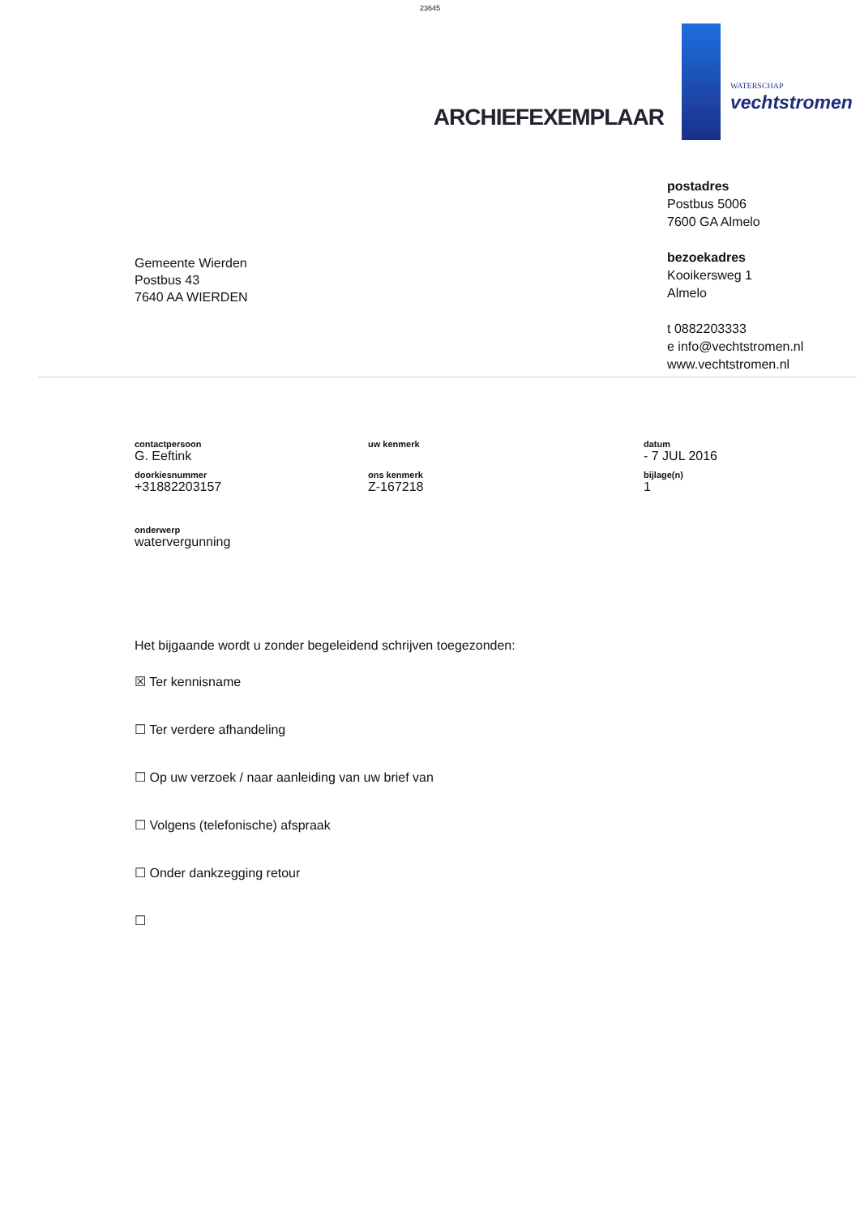23645
ARCHIEFEXEMPLAAR
WATERSCHAP
vechtstromen
Gemeente Wierden
Postbus 43
7640 AA WIERDEN
postadres
Postbus 5006
7600 GA Almelo
bezoekadres
Kooikersweg 1
Almelo
t 0882203333
e info@vechtstromen.nl
www.vechtstromen.nl
contactpersoon
G. Eeftink
uw kenmerk
datum
- 7 JUL 2016
doorkiesnummer
+31882203157
ons kenmerk
Z-167218
bijlage(n)
1
onderwerp
watervergunning
Het bijgaande wordt u zonder begeleidend schrijven toegezonden:
☒ Ter kennisname
☐ Ter verdere afhandeling
☐ Op uw verzoek / naar aanleiding van uw brief van
☐ Volgens (telefonische) afspraak
☐ Onder dankzegging retour
☐